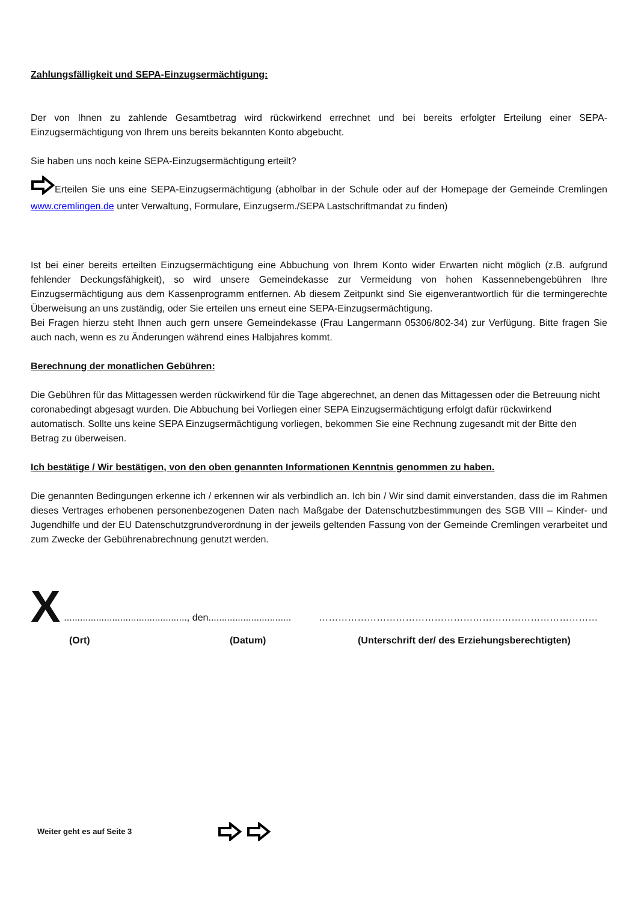Zahlungsfälligkeit und SEPA-Einzugsermächtigung:
Der von Ihnen zu zahlende Gesamtbetrag wird rückwirkend errechnet und bei bereits erfolgter Erteilung einer SEPA-Einzugsermächtigung von Ihrem uns bereits bekannten Konto abgebucht.
Sie haben uns noch keine SEPA-Einzugsermächtigung erteilt?
Erteilen Sie uns eine SEPA-Einzugsermächtigung (abholbar in der Schule oder auf der Homepage der Gemeinde Cremlingen www.cremlingen.de unter Verwaltung, Formulare, Einzugserm./SEPA Lastschriftmandat zu finden)
Ist bei einer bereits erteilten Einzugsermächtigung eine Abbuchung von Ihrem Konto wider Erwarten nicht möglich (z.B. aufgrund fehlender Deckungsfähigkeit), so wird unsere Gemeindekasse zur Vermeidung von hohen Kassennebengebühren Ihre Einzugsermächtigung aus dem Kassenprogramm entfernen. Ab diesem Zeitpunkt sind Sie eigenverantwortlich für die termingerechte Überweisung an uns zuständig, oder Sie erteilen uns erneut eine SEPA-Einzugsermächtigung.
Bei Fragen hierzu steht Ihnen auch gern unsere Gemeindekasse (Frau Langermann 05306/802-34) zur Verfügung. Bitte fragen Sie auch nach, wenn es zu Änderungen während eines Halbjahres kommt.
Berechnung der monatlichen Gebühren:
Die Gebühren für das Mittagessen werden rückwirkend für die Tage abgerechnet, an denen das Mittagessen oder die Betreuung nicht coronabedingt abgesagt wurden. Die Abbuchung bei Vorliegen einer SEPA Einzugsermächtigung erfolgt dafür rückwirkend automatisch. Sollte uns keine SEPA Einzugsermächtigung vorliegen, bekommen Sie eine Rechnung zugesandt mit der Bitte den Betrag zu überweisen.
Ich bestätige / Wir bestätigen, von den oben genannten Informationen Kenntnis genommen zu haben.
Die genannten Bedingungen erkenne ich / erkennen wir als verbindlich an. Ich bin / Wir sind damit einverstanden, dass die im Rahmen dieses Vertrages erhobenen personenbezogenen Daten nach Maßgabe der Datenschutzbestimmungen des SGB VIII – Kinder- und Jugendhilfe und der EU Datenschutzgrundverordnung in der jeweils geltenden Fassung von der Gemeinde Cremlingen verarbeitet und zum Zwecke der Gebührenabrechnung genutzt werden.
X.............................................., den............................... ……………………………………………………………………………
(Ort) (Datum) (Unterschrift der/ des Erziehungsberechtigten)
Weiter geht es auf Seite 3